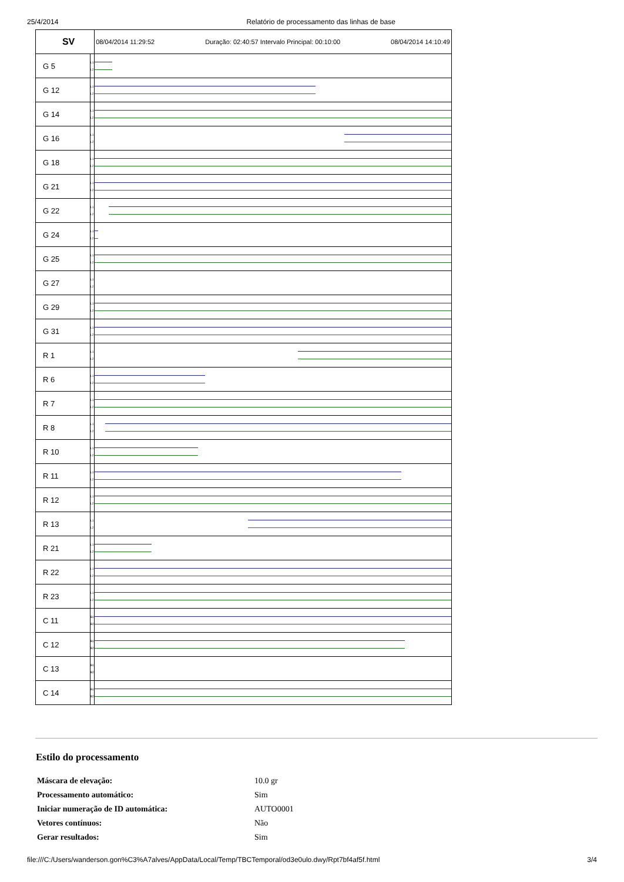25/4/2014 Relatório de processamento das linhas de base
| SV | | 08/04/2014 11:29:52 Duração: 02:40:57 Intervalo Principal: 00:10:00 08/04/2014 14:10:49 |
| G 5 | L1 L2 | |
| G 12 | L1 L2 | |
| G 14 | L1 L2 | |
| G 16 | L1 L2 | |
| G 18 | L1 L2 | |
| G 21 | L1 L2 | |
| G 22 | L1 L2 | |
| G 24 | L1 L2 | |
| G 25 | L1 L2 | |
| G 27 | L1 L2 | |
| G 29 | L1 L2 | |
| G 31 | L1 L2 | |
| R 1 | L1 L2 | |
| R 6 | L1 L2 | |
| R 7 | L1 L2 | |
| R 8 | L1 L2 | |
| R 10 | L1 L2 | |
| R 11 | L1 L2 | |
| R 12 | L1 L2 | |
| R 13 | L1 L2 | |
| R 21 | L1 L2 | |
| R 22 | L1 L2 | |
| R 23 | L1 L2 | |
| C 11 | B1 B2 | |
| C 12 | B1 B2 | |
| C 13 | B1 B2 | |
| C 14 | B1 B2 | |
Estilo do processamento
| Máscara de elevação: | 10.0 gr |
| Processamento automático: | Sim |
| Iniciar numeração de ID automática: | AUTO0001 |
| Vetores contínuos: | Não |
| Gerar resultados: | Sim |
file:///C:/Users/wanderson.gon%C3%A7alves/AppData/Local/Temp/TBCTemporal/od3e0ulo.dwy/Rpt7bf4af5f.html 3/4